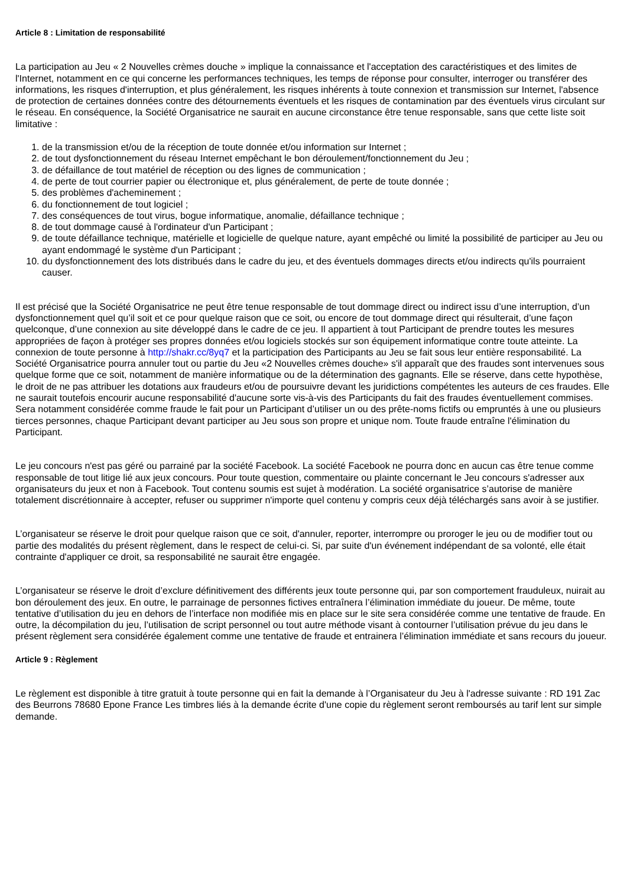Article 8 : Limitation de responsabilité
La participation au Jeu « 2 Nouvelles crèmes douche » implique la connaissance et l'acceptation des caractéristiques et des limites de l'Internet, notamment en ce qui concerne les performances techniques, les temps de réponse pour consulter, interroger ou transférer des informations, les risques d'interruption, et plus généralement, les risques inhérents à toute connexion et transmission sur Internet, l'absence de protection de certaines données contre des détournements éventuels et les risques de contamination par des éventuels virus circulant sur le réseau. En conséquence, la Société Organisatrice ne saurait en aucune circonstance être tenue responsable, sans que cette liste soit limitative :
1. de la transmission et/ou de la réception de toute donnée et/ou information sur Internet ;
2. de tout dysfonctionnement du réseau Internet empêchant le bon déroulement/fonctionnement du Jeu ;
3. de défaillance de tout matériel de réception ou des lignes de communication ;
4. de perte de tout courrier papier ou électronique et, plus généralement, de perte de toute donnée ;
5. des problèmes d'acheminement ;
6. du fonctionnement de tout logiciel ;
7. des conséquences de tout virus, bogue informatique, anomalie, défaillance technique ;
8. de tout dommage causé à l'ordinateur d'un Participant ;
9. de toute défaillance technique, matérielle et logicielle de quelque nature, ayant empêché ou limité la possibilité de participer au Jeu ou ayant endommagé le système d'un Participant ;
10. du dysfonctionnement des lots distribués dans le cadre du jeu, et des éventuels dommages directs et/ou indirects qu'ils pourraient causer.
Il est précisé que la Société Organisatrice ne peut être tenue responsable de tout dommage direct ou indirect issu d’une interruption, d’un dysfonctionnement quel qu’il soit et ce pour quelque raison que ce soit, ou encore de tout dommage direct qui résulterait, d’une façon quelconque, d’une connexion au site développé dans le cadre de ce jeu. Il appartient à tout Participant de prendre toutes les mesures appropriées de façon à protéger ses propres données et/ou logiciels stockés sur son équipement informatique contre toute atteinte. La connexion de toute personne à http://shakr.cc/8yq7 et la participation des Participants au Jeu se fait sous leur entière responsabilité. La Société Organisatrice pourra annuler tout ou partie du Jeu «2 Nouvelles crèmes douche» s'il apparaît que des fraudes sont intervenues sous quelque forme que ce soit, notamment de manière informatique ou de la détermination des gagnants. Elle se réserve, dans cette hypothèse, le droit de ne pas attribuer les dotations aux fraudeurs et/ou de poursuivre devant les juridictions compétentes les auteurs de ces fraudes. Elle ne saurait toutefois encourir aucune responsabilité d'aucune sorte vis-à-vis des Participants du fait des fraudes éventuellement commises. Sera notamment considérée comme fraude le fait pour un Participant d’utiliser un ou des prête-noms fictifs ou empruntés à une ou plusieurs tierces personnes, chaque Participant devant participer au Jeu sous son propre et unique nom. Toute fraude entraîne l'élimination du Participant.
Le jeu concours n'est pas géré ou parrainé par la société Facebook. La société Facebook ne pourra donc en aucun cas être tenue comme responsable de tout litige lié aux jeux concours. Pour toute question, commentaire ou plainte concernant le Jeu concours s'adresser aux organisateurs du jeux et non à Facebook. Tout contenu soumis est sujet à modération. La société organisatrice s’autorise de manière totalement discrétionnaire à accepter, refuser ou supprimer n'importe quel contenu y compris ceux déjà téléchargés sans avoir à se justifier.
L’organisateur se réserve le droit pour quelque raison que ce soit, d'annuler, reporter, interrompre ou proroger le jeu ou de modifier tout ou partie des modalités du présent règlement, dans le respect de celui-ci. Si, par suite d'un événement indépendant de sa volonté, elle était contrainte d'appliquer ce droit, sa responsabilité ne saurait être engagée.
L’organisateur se réserve le droit d’exclure définitivement des différents jeux toute personne qui, par son comportement frauduleux, nuirait au bon déroulement des jeux. En outre, le parrainage de personnes fictives entraînera l’élimination immédiate du joueur. De même, toute tentative d’utilisation du jeu en dehors de l’interface non modifiée mis en place sur le site sera considérée comme une tentative de fraude. En outre, la décompilation du jeu, l’utilisation de script personnel ou tout autre méthode visant à contourner l’utilisation prévue du jeu dans le présent règlement sera considérée également comme une tentative de fraude et entrainera l’élimination immédiate et sans recours du joueur.
Article 9 : Règlement
Le règlement est disponible à titre gratuit à toute personne qui en fait la demande à l’Organisateur du Jeu à l'adresse suivante : RD 191 Zac des Beurrons 78680 Epone France Les timbres liés à la demande écrite d'une copie du règlement seront remboursés au tarif lent sur simple demande.